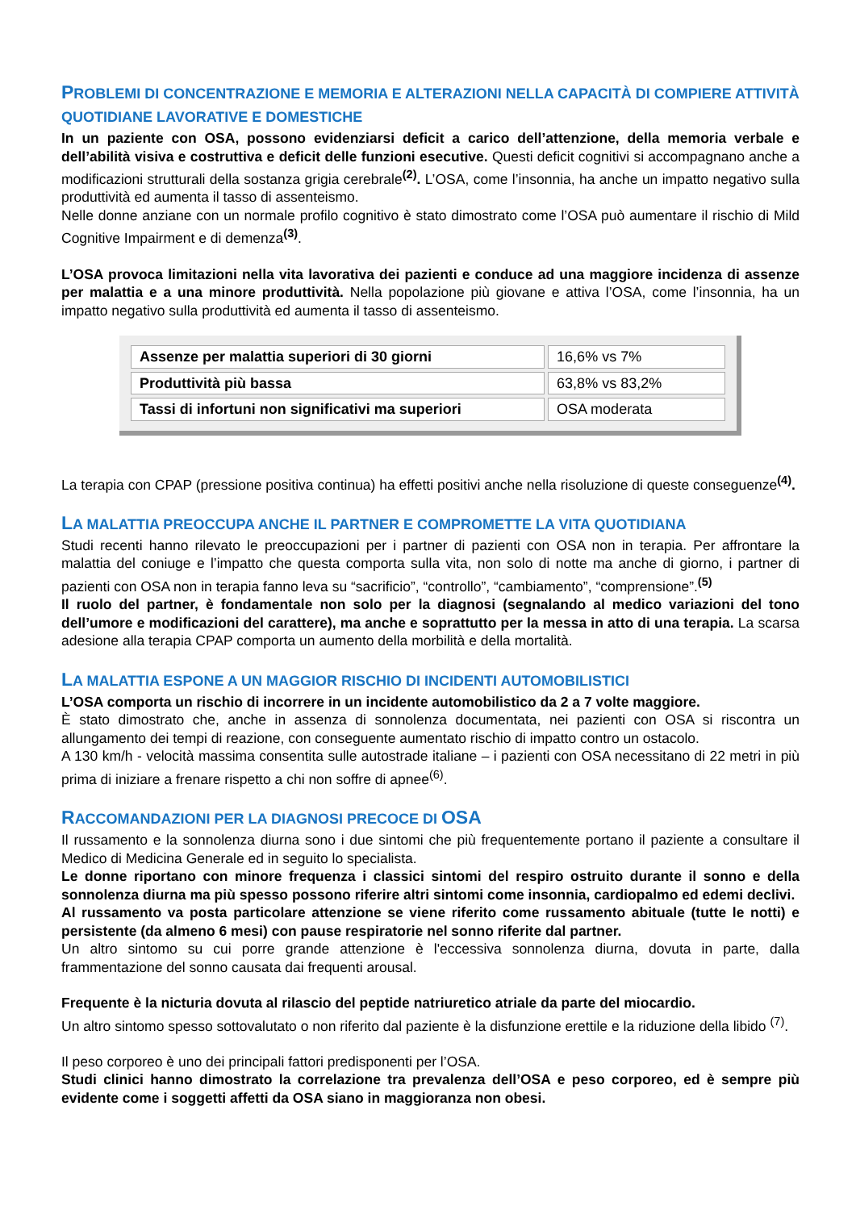PROBLEMI DI CONCENTRAZIONE E MEMORIA E ALTERAZIONI NELLA CAPACITÀ DI COMPIERE ATTIVITÀ QUOTIDIANE LAVORATIVE E DOMESTICHE
In un paziente con OSA, possono evidenziarsi deficit a carico dell’attenzione, della memoria verbale e dell’abilità visiva e costruttiva e deficit delle funzioni esecutive. Questi deficit cognitivi si accompagnano anche a modificazioni strutturali della sostanza grigia cerebrale<sup>(2)</sup>. L’OSA, come l’insonnia, ha anche un impatto negativo sulla produttività ed aumenta il tasso di assenteismo.
Nelle donne anziane con un normale profilo cognitivo è stato dimostrato come l’OSA può aumentare il rischio di Mild Cognitive Impairment e di demenza<sup>(3)</sup>.
L’OSA provoca limitazioni nella vita lavorativa dei pazienti e conduce ad una maggiore incidenza di assenze per malattia e a una minore produttività. Nella popolazione più giovane e attiva l’OSA, come l’insonnia, ha un impatto negativo sulla produttività ed aumenta il tasso di assenteismo.
| Assenze per malattia superiori di 30 giorni | 16,6% vs 7% |
| Produttività più bassa | 63,8% vs 83,2% |
| Tassi di infortuni non significativi ma superiori | OSA moderata |
La terapia con CPAP (pressione positiva continua) ha effetti positivi anche nella risoluzione di queste conseguenze<sup>(4)</sup>.
LA MALATTIA PREOCCUPA ANCHE IL PARTNER E COMPROMETTE LA VITA QUOTIDIANA
Studi recenti hanno rilevato le preoccupazioni per i partner di pazienti con OSA non in terapia. Per affrontare la malattia del coniuge e l’impatto che questa comporta sulla vita, non solo di notte ma anche di giorno, i partner di pazienti con OSA non in terapia fanno leva su “sacrificio”, “controllo”, “cambiamento”, “comprensione”.<sup>(5)</sup>
Il ruolo del partner, è fondamentale non solo per la diagnosi (segnalando al medico variazioni del tono dell’umore e modificazioni del carattere), ma anche e soprattutto per la messa in atto di una terapia. La scarsa adesione alla terapia CPAP comporta un aumento della morbilità e della mortalità.
LA MALATTIA ESPONE A UN MAGGIOR RISCHIO DI INCIDENTI AUTOMOBILISTICI
L’OSA comporta un rischio di incorrere in un incidente automobilistico da 2 a 7 volte maggiore.
È stato dimostrato che, anche in assenza di sonnolenza documentata, nei pazienti con OSA si riscontra un allungamento dei tempi di reazione, con conseguente aumentato rischio di impatto contro un ostacolo.
A 130 km/h - velocità massima consentita sulle autostrade italiane – i pazienti con OSA necessitano di 22 metri in più prima di iniziare a frenare rispetto a chi non soffre di apnee<sup>(6)</sup>.
RACCOMANDAZIONI PER LA DIAGNOSI PRECOCE DI OSA
Il russamento e la sonnolenza diurna sono i due sintomi che più frequentemente portano il paziente a consultare il Medico di Medicina Generale ed in seguito lo specialista.
Le donne riportano con minore frequenza i classici sintomi del respiro ostruito durante il sonno e della sonnolenza diurna ma più spesso possono riferire altri sintomi come insonnia, cardiopalmo ed edemi declivi.
Al russamento va posta particolare attenzione se viene riferito come russamento abituale (tutte le notti) e persistente (da almeno 6 mesi) con pause respiratorie nel sonno riferite dal partner.
Un altro sintomo su cui porre grande attenzione è l'eccessiva sonnolenza diurna, dovuta in parte, dalla frammentazione del sonno causata dai frequenti arousal.
Frequente è la nicturia dovuta al rilascio del peptide natriuretico atriale da parte del miocardio.
Un altro sintomo spesso sottovalutato o non riferito dal paziente è la disfunzione erettile e la riduzione della libido <sup>(7)</sup>.
Il peso corporeo è uno dei principali fattori predisponenti per l’OSA.
Studi clinici hanno dimostrato la correlazione tra prevalenza dell’OSA e peso corporeo, ed è sempre più evidente come i soggetti affetti da OSA siano in maggioranza non obesi.